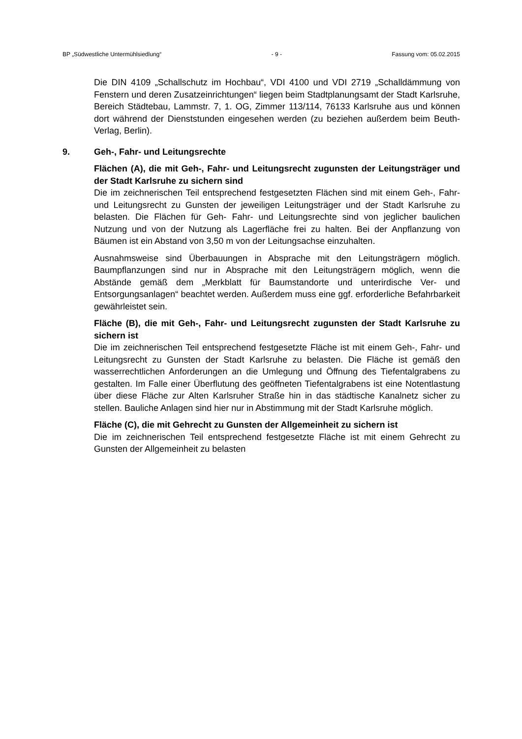BP „Südwestliche Untermühlsiedlung“- 9 - Fassung vom: 05.02.2015
Die DIN 4109 „Schallschutz im Hochbau“, VDI 4100 und VDI 2719 „Schall­dämmung von Fenstern und deren Zusatzeinrichtungen“ liegen beim Stadt­planungsamt der Stadt Karlsruhe, Bereich Städtebau, Lammstr. 7, 1. OG, Zimmer 113/114, 76133 Karlsruhe aus und können dort während der Dienst­stunden eingesehen werden (zu beziehen außerdem beim Beuth-Verlag, Ber­lin).
9. Geh-, Fahr- und Leitungsrechte
Flächen (A), die mit Geh-, Fahr- und Leitungsrecht zugunsten der Lei­tungsträger und der Stadt Karlsruhe zu sichern sind
Die im zeichnerischen Teil entsprechend festgesetzten Flächen sind mit einem Geh-, Fahr- und Leitungsrecht zu Gunsten der jeweiligen Leitungsträger und der Stadt Karlsruhe zu belasten. Die Flächen für Geh- Fahr- und Leitungsrech­te sind von jeglicher baulichen Nutzung und von der Nutzung als Lagerfläche frei zu halten. Bei der Anpflanzung von Bäumen ist ein Abstand von 3,50 m von der Leitungsachse einzuhalten.
Ausnahmsweise sind Überbauungen in Absprache mit den Leitungsträgern möglich. Baumpflanzungen sind nur in Absprache mit den Leitungsträgern möglich, wenn die Abstände gemäß dem „Merkblatt für Baumstandorte und unterirdische Ver- und Entsorgungsanlagen“ beachtet werden. Außerdem muss eine ggf. erforderliche Befahrbarkeit gewährleistet sein.
Fläche (B), die mit Geh-, Fahr- und Leitungsrecht zugunsten der Stadt Karlsruhe zu sichern ist
Die im zeichnerischen Teil entsprechend festgesetzte Fläche ist mit einem Geh-, Fahr- und Leitungsrecht zu Gunsten der Stadt Karlsruhe zu belasten. Die Fläche ist gemäß den wasserrechtlichen Anforderungen an die Umlegung und Öffnung des Tiefentalgrabens zu gestalten. Im Falle einer Überflutung des geöffneten Tiefentalgrabens ist eine Notentlastung über diese Fläche zur Alten Karlsruher Straße hin in das städtische Kanalnetz sicher zu stellen. Bauliche Anlagen sind hier nur in Abstimmung mit der Stadt Karlsruhe möglich.
Fläche (C), die mit Gehrecht zu Gunsten der Allgemeinheit zu sichern ist
Die im zeichnerischen Teil entsprechend festgesetzte Fläche ist mit einem Gehrecht zu Gunsten der Allgemeinheit zu belasten